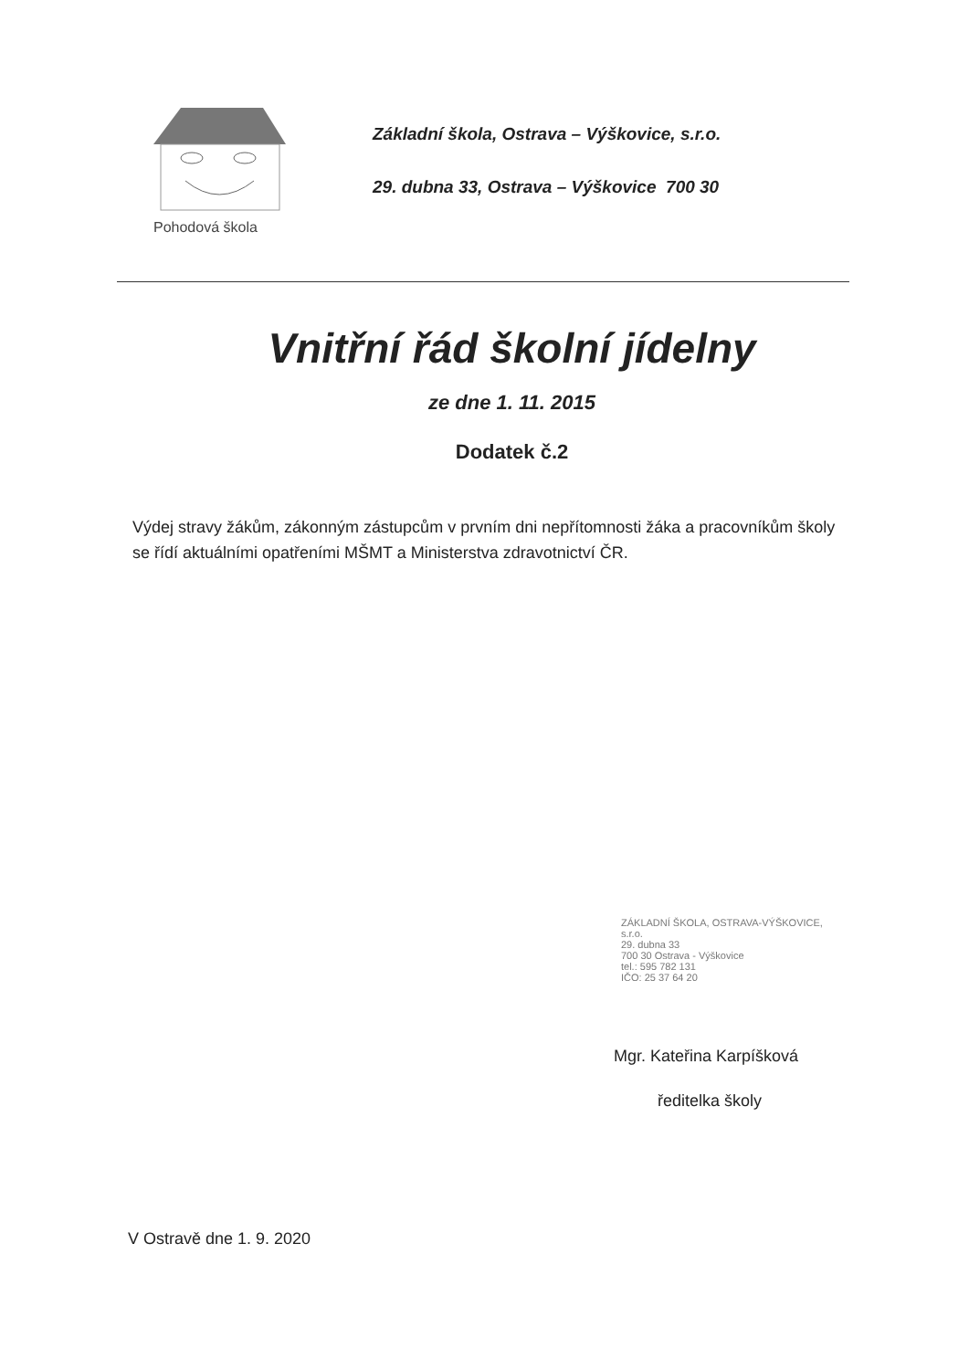Pohodová škola
Základní škola, Ostrava – Výškovice, s.r.o.
29. dubna 33, Ostrava – Výškovice 700 30
Vnitřní řád školní jídelny
ze dne 1. 11. 2015
Dodatek č.2
Výdej stravy žákům, zákonným zástupcům v prvním dni nepřítomnosti žáka a pracovníkům školy se řídí aktuálními opatřeními MŠMT a Ministerstva zdravotnictví ČR.
ZÁKLADNÍ ŠKOLA, OSTRAVA-VÝŠKOVICE,
s.r.o.
29. dubna 33
700 30 Ostrava - Výškovice
tel.: 595 782 131
IČO: 25 37 64 20
Mgr. Kateřina Karpíšková
ředitelka školy
V Ostravě dne 1. 9. 2020